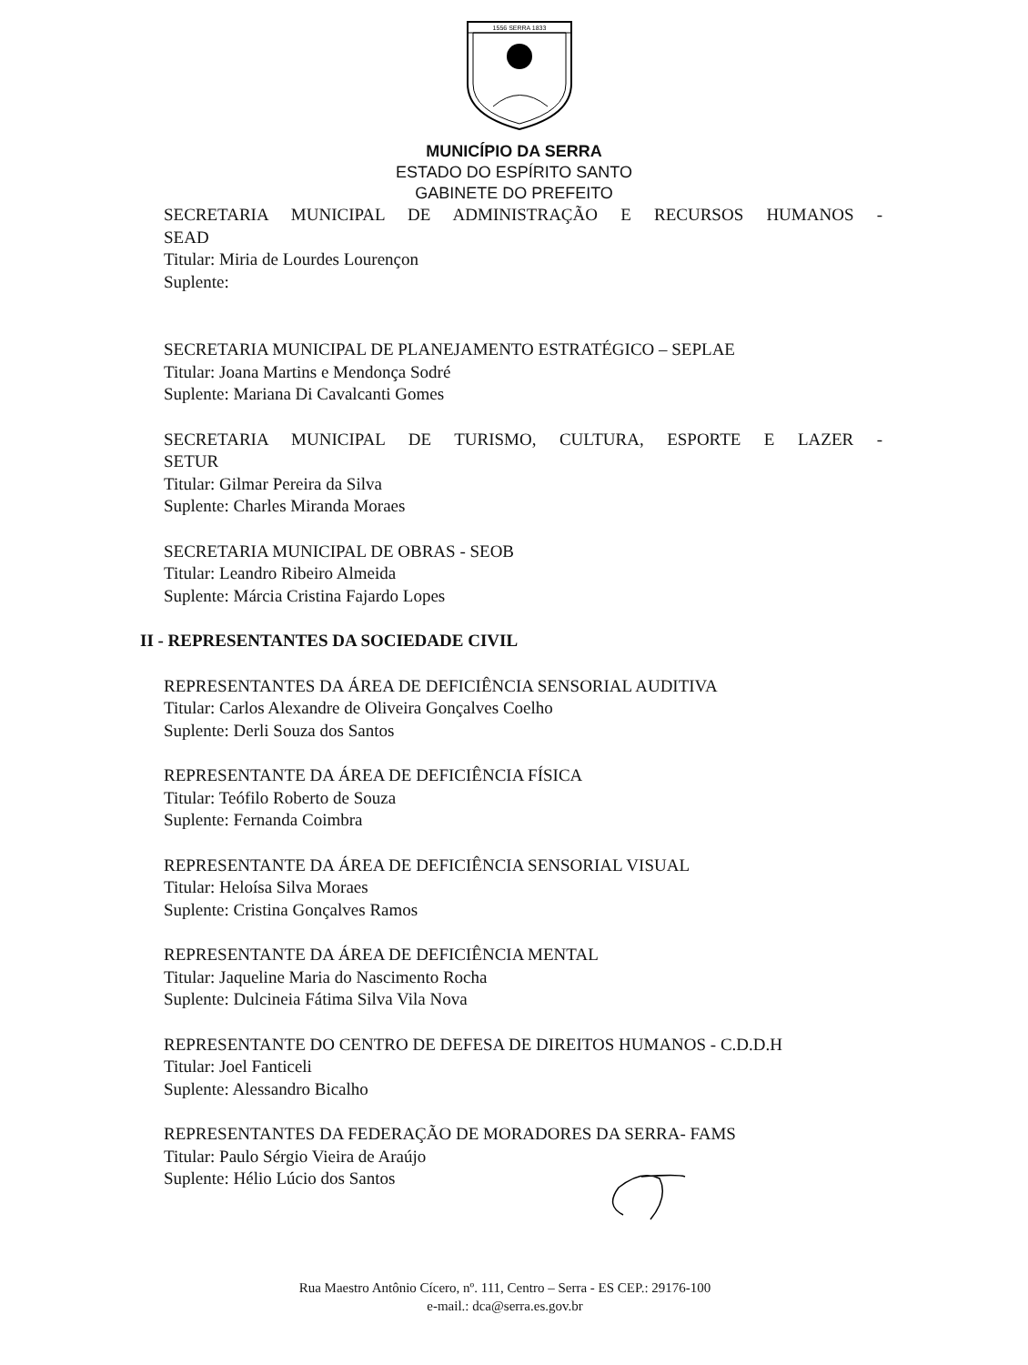1556 SERRA 1833
MUNICÍPIO DA SERRA
ESTADO DO ESPÍRITO SANTO
GABINETE DO PREFEITO
SECRETARIA MUNICIPAL DE ADMINISTRAÇÃO E RECURSOS HUMANOS -
SEAD
Titular: Miria de Lourdes Lourençon
Suplente:
SECRETARIA MUNICIPAL DE PLANEJAMENTO ESTRATÉGICO – SEPLAE
Titular: Joana Martins e Mendonça Sodré
Suplente: Mariana Di Cavalcanti Gomes
SECRETARIA MUNICIPAL DE TURISMO, CULTURA, ESPORTE E LAZER -
SETUR
Titular: Gilmar Pereira da Silva
Suplente: Charles Miranda Moraes
SECRETARIA MUNICIPAL DE OBRAS - SEOB
Titular: Leandro Ribeiro Almeida
Suplente: Márcia Cristina Fajardo Lopes
II - REPRESENTANTES DA SOCIEDADE CIVIL
REPRESENTANTES DA ÁREA DE DEFICIÊNCIA SENSORIAL AUDITIVA
Titular: Carlos Alexandre de Oliveira Gonçalves Coelho
Suplente: Derli Souza dos Santos
REPRESENTANTE DA ÁREA DE DEFICIÊNCIA FÍSICA
Titular: Teófilo Roberto de Souza
Suplente: Fernanda Coimbra
REPRESENTANTE DA ÁREA DE DEFICIÊNCIA SENSORIAL VISUAL
Titular: Heloísa Silva Moraes
Suplente: Cristina Gonçalves Ramos
REPRESENTANTE DA ÁREA DE DEFICIÊNCIA MENTAL
Titular: Jaqueline Maria do Nascimento Rocha
Suplente: Dulcineia Fátima Silva Vila Nova
REPRESENTANTE DO CENTRO DE DEFESA DE DIREITOS HUMANOS - C.D.D.H
Titular: Joel Fanticeli
Suplente: Alessandro Bicalho
REPRESENTANTES DA FEDERAÇÃO DE MORADORES DA SERRA- FAMS
Titular: Paulo Sérgio Vieira de Araújo
Suplente: Hélio Lúcio dos Santos
Rua Maestro Antônio Cícero, nº. 111, Centro – Serra - ES CEP.: 29176-100
e-mail.: dca@serra.es.gov.br